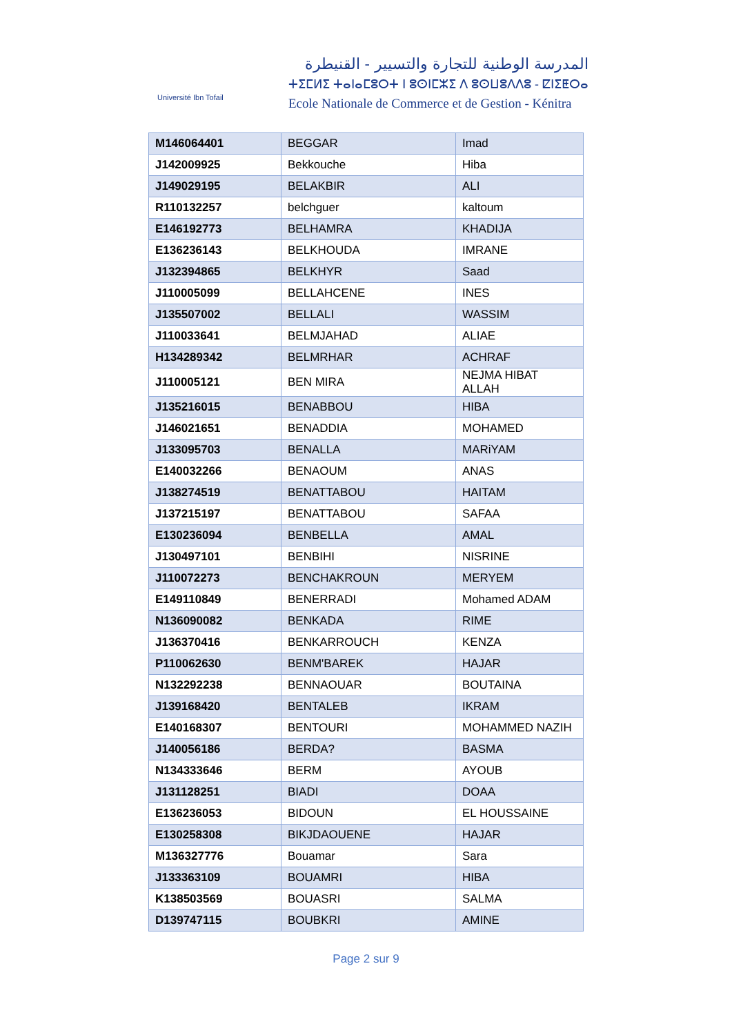Université Ibn Tofail
المدرسة الوطنية للتجارة والتسيير - القنيطرة
ⵜⵉⵎⵍⵉ ⵜⴰⵏⴰⵎⵓⵔⵜ ⵏ ⵓⵙⵏⵎⵣⵉ ⴷ ⵓⵙⵡⵓⴷⴷⵓ - ⵇⵏⵉⵟⵔⴰ
Ecole Nationale de Commerce et de Gestion - Kénitra
| M146064401 | BEGGAR | Imad |
| J142009925 | Bekkouche | Hiba |
| J149029195 | BELAKBIR | ALI |
| R110132257 | belchguer | kaltoum |
| E146192773 | BELHAMRA | KHADIJA |
| E136236143 | BELKHOUDA | IMRANE |
| J132394865 | BELKHYR | Saad |
| J110005099 | BELLAHCENE | INES |
| J135507002 | BELLALI | WASSIM |
| J110033641 | BELMJAHAD | ALIAE |
| H134289342 | BELMRHAR | ACHRAF |
| J110005121 | BEN MIRA | NEJMA HIBAT ALLAH |
| J135216015 | BENABBOU | HIBA |
| J146021651 | BENADDIA | MOHAMED |
| J133095703 | BENALLA | MARiYAM |
| E140032266 | BENAOUM | ANAS |
| J138274519 | BENATTABOU | HAITAM |
| J137215197 | BENATTABOU | SAFAA |
| E130236094 | BENBELLA | AMAL |
| J130497101 | BENBIHI | NISRINE |
| J110072273 | BENCHAKROUN | MERYEM |
| E149110849 | BENERRADI | Mohamed ADAM |
| N136090082 | BENKADA | RIME |
| J136370416 | BENKARROUCH | KENZA |
| P110062630 | BENM'BAREK | HAJAR |
| N132292238 | BENNAOUAR | BOUTAINA |
| J139168420 | BENTALEB | IKRAM |
| E140168307 | BENTOURI | MOHAMMED NAZIH |
| J140056186 | BERDA? | BASMA |
| N134333646 | BERM | AYOUB |
| J131128251 | BIADI | DOAA |
| E136236053 | BIDOUN | EL HOUSSAINE |
| E130258308 | BIKJDAOUENE | HAJAR |
| M136327776 | Bouamar | Sara |
| J133363109 | BOUAMRI | HIBA |
| K138503569 | BOUASRI | SALMA |
| D139747115 | BOUBKRI | AMINE |
Page 2 sur 9